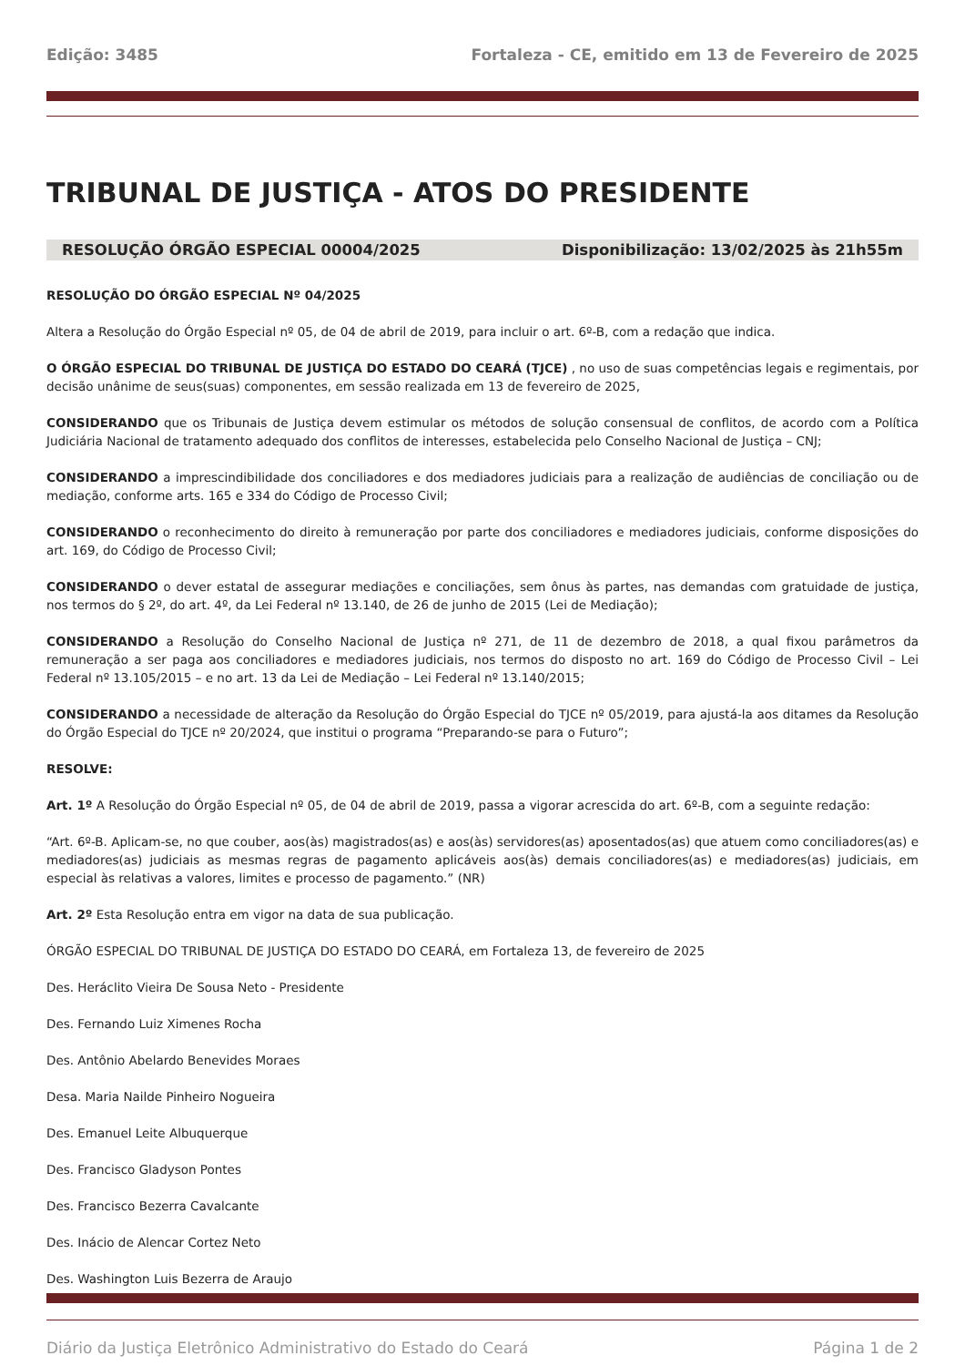Edição: 3485 Fortaleza - CE, emitido em 13 de Fevereiro de 2025
TRIBUNAL DE JUSTIÇA - ATOS DO PRESIDENTE
RESOLUÇÃO ÓRGÃO ESPECIAL 00004/2025 Disponibilização: 13/02/2025 às 21h55m
RESOLUÇÃO DO ÓRGÃO ESPECIAL Nº 04/2025
Altera a Resolução do Órgão Especial nº 05, de 04 de abril de 2019, para incluir o art. 6º-B, com a redação que indica.
O ÓRGÃO ESPECIAL DO TRIBUNAL DE JUSTIÇA DO ESTADO DO CEARÁ (TJCE) , no uso de suas competências legais e regimentais, por decisão unânime de seus(suas) componentes, em sessão realizada em 13 de fevereiro de 2025,
CONSIDERANDO que os Tribunais de Justiça devem estimular os métodos de solução consensual de conflitos, de acordo com a Política Judiciária Nacional de tratamento adequado dos conflitos de interesses, estabelecida pelo Conselho Nacional de Justiça – CNJ;
CONSIDERANDO a imprescindibilidade dos conciliadores e dos mediadores judiciais para a realização de audiências de conciliação ou de mediação, conforme arts. 165 e 334 do Código de Processo Civil;
CONSIDERANDO o reconhecimento do direito à remuneração por parte dos conciliadores e mediadores judiciais, conforme disposições do art. 169, do Código de Processo Civil;
CONSIDERANDO o dever estatal de assegurar mediações e conciliações, sem ônus às partes, nas demandas com gratuidade de justiça, nos termos do § 2º, do art. 4º, da Lei Federal nº 13.140, de 26 de junho de 2015 (Lei de Mediação);
CONSIDERANDO a Resolução do Conselho Nacional de Justiça nº 271, de 11 de dezembro de 2018, a qual fixou parâmetros da remuneração a ser paga aos conciliadores e mediadores judiciais, nos termos do disposto no art. 169 do Código de Processo Civil – Lei Federal nº 13.105/2015 – e no art. 13 da Lei de Mediação – Lei Federal nº 13.140/2015;
CONSIDERANDO a necessidade de alteração da Resolução do Órgão Especial do TJCE nº 05/2019, para ajustá-la aos ditames da Resolução do Órgão Especial do TJCE nº 20/2024, que institui o programa “Preparando-se para o Futuro”;
RESOLVE:
Art. 1º A Resolução do Órgão Especial nº 05, de 04 de abril de 2019, passa a vigorar acrescida do art. 6º-B, com a seguinte redação:
“Art. 6º-B. Aplicam-se, no que couber, aos(às) magistrados(as) e aos(às) servidores(as) aposentados(as) que atuem como conciliadores(as) e mediadores(as) judiciais as mesmas regras de pagamento aplicáveis aos(às) demais conciliadores(as) e mediadores(as) judiciais, em especial às relativas a valores, limites e processo de pagamento.” (NR)
Art. 2º Esta Resolução entra em vigor na data de sua publicação.
ÓRGÃO ESPECIAL DO TRIBUNAL DE JUSTIÇA DO ESTADO DO CEARÁ, em Fortaleza 13, de fevereiro de 2025
Des. Heráclito Vieira De Sousa Neto - Presidente
Des. Fernando Luiz Ximenes Rocha
Des. Antônio Abelardo Benevides Moraes
Desa. Maria Nailde Pinheiro Nogueira
Des. Emanuel Leite Albuquerque
Des. Francisco Gladyson Pontes
Des. Francisco Bezerra Cavalcante
Des. Inácio de Alencar Cortez Neto
Des. Washington Luis Bezerra de Araujo
Diário da Justiça Eletrônico Administrativo do Estado do Ceará Página 1 de 2